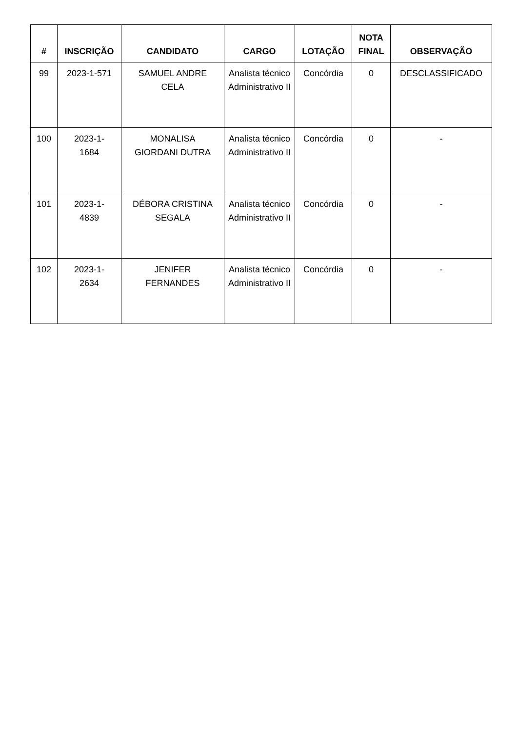| # | INSCRIÇÃO | CANDIDATO | CARGO | LOTAÇÃO | NOTA FINAL | OBSERVAÇÃO |
| --- | --- | --- | --- | --- | --- | --- |
| 99 | 2023-1-571 | SAMUEL ANDRE CELA | Analista técnico Administrativo II | Concórdia | 0 | DESCLASSIFICADO |
| 100 | 2023-1- 1684 | MONALISA GIORDANI DUTRA | Analista técnico Administrativo II | Concórdia | 0 | - |
| 101 | 2023-1- 4839 | DÉBORA CRISTINA SEGALA | Analista técnico Administrativo II | Concórdia | 0 | - |
| 102 | 2023-1- 2634 | JENIFER FERNANDES | Analista técnico Administrativo II | Concórdia | 0 | - |